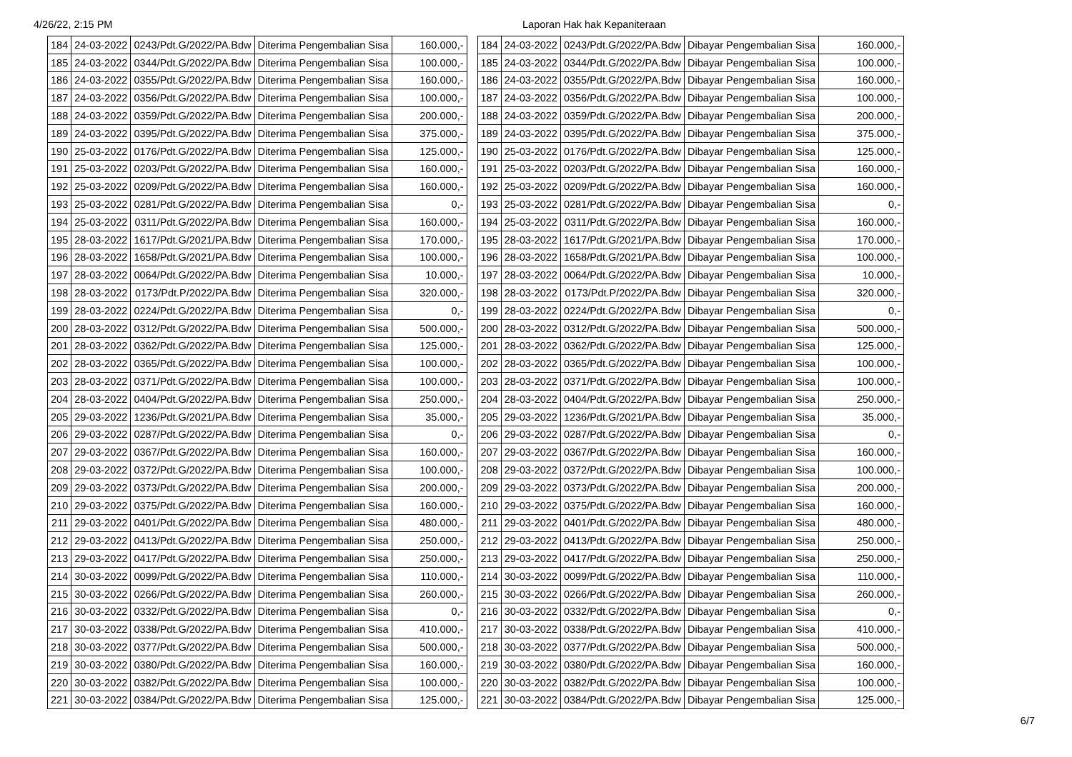4/26/22, 2:15 PM Laporan Hak hak Kepaniteraan
| 184 | 24-03-2022 | 0243/Pdt.G/2022/PA.Bdw | Diterima Pengembalian Sisa | 160.000,- |
| 185 | 24-03-2022 | 0344/Pdt.G/2022/PA.Bdw | Diterima Pengembalian Sisa | 100.000,- |
| 186 | 24-03-2022 | 0355/Pdt.G/2022/PA.Bdw | Diterima Pengembalian Sisa | 160.000,- |
| 187 | 24-03-2022 | 0356/Pdt.G/2022/PA.Bdw | Diterima Pengembalian Sisa | 100.000,- |
| 188 | 24-03-2022 | 0359/Pdt.G/2022/PA.Bdw | Diterima Pengembalian Sisa | 200.000,- |
| 189 | 24-03-2022 | 0395/Pdt.G/2022/PA.Bdw | Diterima Pengembalian Sisa | 375.000,- |
| 190 | 25-03-2022 | 0176/Pdt.G/2022/PA.Bdw | Diterima Pengembalian Sisa | 125.000,- |
| 191 | 25-03-2022 | 0203/Pdt.G/2022/PA.Bdw | Diterima Pengembalian Sisa | 160.000,- |
| 192 | 25-03-2022 | 0209/Pdt.G/2022/PA.Bdw | Diterima Pengembalian Sisa | 160.000,- |
| 193 | 25-03-2022 | 0281/Pdt.G/2022/PA.Bdw | Diterima Pengembalian Sisa | 0,- |
| 194 | 25-03-2022 | 0311/Pdt.G/2022/PA.Bdw | Diterima Pengembalian Sisa | 160.000,- |
| 195 | 28-03-2022 | 1617/Pdt.G/2021/PA.Bdw | Diterima Pengembalian Sisa | 170.000,- |
| 196 | 28-03-2022 | 1658/Pdt.G/2021/PA.Bdw | Diterima Pengembalian Sisa | 100.000,- |
| 197 | 28-03-2022 | 0064/Pdt.G/2022/PA.Bdw | Diterima Pengembalian Sisa | 10.000,- |
| 198 | 28-03-2022 | 0173/Pdt.P/2022/PA.Bdw | Diterima Pengembalian Sisa | 320.000,- |
| 199 | 28-03-2022 | 0224/Pdt.G/2022/PA.Bdw | Diterima Pengembalian Sisa | 0,- |
| 200 | 28-03-2022 | 0312/Pdt.G/2022/PA.Bdw | Diterima Pengembalian Sisa | 500.000,- |
| 201 | 28-03-2022 | 0362/Pdt.G/2022/PA.Bdw | Diterima Pengembalian Sisa | 125.000,- |
| 202 | 28-03-2022 | 0365/Pdt.G/2022/PA.Bdw | Diterima Pengembalian Sisa | 100.000,- |
| 203 | 28-03-2022 | 0371/Pdt.G/2022/PA.Bdw | Diterima Pengembalian Sisa | 100.000,- |
| 204 | 28-03-2022 | 0404/Pdt.G/2022/PA.Bdw | Diterima Pengembalian Sisa | 250.000,- |
| 205 | 29-03-2022 | 1236/Pdt.G/2021/PA.Bdw | Diterima Pengembalian Sisa | 35.000,- |
| 206 | 29-03-2022 | 0287/Pdt.G/2022/PA.Bdw | Diterima Pengembalian Sisa | 0,- |
| 207 | 29-03-2022 | 0367/Pdt.G/2022/PA.Bdw | Diterima Pengembalian Sisa | 160.000,- |
| 208 | 29-03-2022 | 0372/Pdt.G/2022/PA.Bdw | Diterima Pengembalian Sisa | 100.000,- |
| 209 | 29-03-2022 | 0373/Pdt.G/2022/PA.Bdw | Diterima Pengembalian Sisa | 200.000,- |
| 210 | 29-03-2022 | 0375/Pdt.G/2022/PA.Bdw | Diterima Pengembalian Sisa | 160.000,- |
| 211 | 29-03-2022 | 0401/Pdt.G/2022/PA.Bdw | Diterima Pengembalian Sisa | 480.000,- |
| 212 | 29-03-2022 | 0413/Pdt.G/2022/PA.Bdw | Diterima Pengembalian Sisa | 250.000,- |
| 213 | 29-03-2022 | 0417/Pdt.G/2022/PA.Bdw | Diterima Pengembalian Sisa | 250.000,- |
| 214 | 30-03-2022 | 0099/Pdt.G/2022/PA.Bdw | Diterima Pengembalian Sisa | 110.000,- |
| 215 | 30-03-2022 | 0266/Pdt.G/2022/PA.Bdw | Diterima Pengembalian Sisa | 260.000,- |
| 216 | 30-03-2022 | 0332/Pdt.G/2022/PA.Bdw | Diterima Pengembalian Sisa | 0,- |
| 217 | 30-03-2022 | 0338/Pdt.G/2022/PA.Bdw | Diterima Pengembalian Sisa | 410.000,- |
| 218 | 30-03-2022 | 0377/Pdt.G/2022/PA.Bdw | Diterima Pengembalian Sisa | 500.000,- |
| 219 | 30-03-2022 | 0380/Pdt.G/2022/PA.Bdw | Diterima Pengembalian Sisa | 160.000,- |
| 220 | 30-03-2022 | 0382/Pdt.G/2022/PA.Bdw | Diterima Pengembalian Sisa | 100.000,- |
| 221 | 30-03-2022 | 0384/Pdt.G/2022/PA.Bdw | Diterima Pengembalian Sisa | 125.000,- |
| 184 | 24-03-2022 | 0243/Pdt.G/2022/PA.Bdw | Dibayar Pengembalian Sisa | 160.000,- |
| 185 | 24-03-2022 | 0344/Pdt.G/2022/PA.Bdw | Dibayar Pengembalian Sisa | 100.000,- |
| 186 | 24-03-2022 | 0355/Pdt.G/2022/PA.Bdw | Dibayar Pengembalian Sisa | 160.000,- |
| 187 | 24-03-2022 | 0356/Pdt.G/2022/PA.Bdw | Dibayar Pengembalian Sisa | 100.000,- |
| 188 | 24-03-2022 | 0359/Pdt.G/2022/PA.Bdw | Dibayar Pengembalian Sisa | 200.000,- |
| 189 | 24-03-2022 | 0395/Pdt.G/2022/PA.Bdw | Dibayar Pengembalian Sisa | 375.000,- |
| 190 | 25-03-2022 | 0176/Pdt.G/2022/PA.Bdw | Dibayar Pengembalian Sisa | 125.000,- |
| 191 | 25-03-2022 | 0203/Pdt.G/2022/PA.Bdw | Dibayar Pengembalian Sisa | 160.000,- |
| 192 | 25-03-2022 | 0209/Pdt.G/2022/PA.Bdw | Dibayar Pengembalian Sisa | 160.000,- |
| 193 | 25-03-2022 | 0281/Pdt.G/2022/PA.Bdw | Dibayar Pengembalian Sisa | 0,- |
| 194 | 25-03-2022 | 0311/Pdt.G/2022/PA.Bdw | Dibayar Pengembalian Sisa | 160.000,- |
| 195 | 28-03-2022 | 1617/Pdt.G/2021/PA.Bdw | Dibayar Pengembalian Sisa | 170.000,- |
| 196 | 28-03-2022 | 1658/Pdt.G/2021/PA.Bdw | Dibayar Pengembalian Sisa | 100.000,- |
| 197 | 28-03-2022 | 0064/Pdt.G/2022/PA.Bdw | Dibayar Pengembalian Sisa | 10.000,- |
| 198 | 28-03-2022 | 0173/Pdt.P/2022/PA.Bdw | Dibayar Pengembalian Sisa | 320.000,- |
| 199 | 28-03-2022 | 0224/Pdt.G/2022/PA.Bdw | Dibayar Pengembalian Sisa | 0,- |
| 200 | 28-03-2022 | 0312/Pdt.G/2022/PA.Bdw | Dibayar Pengembalian Sisa | 500.000,- |
| 201 | 28-03-2022 | 0362/Pdt.G/2022/PA.Bdw | Dibayar Pengembalian Sisa | 125.000,- |
| 202 | 28-03-2022 | 0365/Pdt.G/2022/PA.Bdw | Dibayar Pengembalian Sisa | 100.000,- |
| 203 | 28-03-2022 | 0371/Pdt.G/2022/PA.Bdw | Dibayar Pengembalian Sisa | 100.000,- |
| 204 | 28-03-2022 | 0404/Pdt.G/2022/PA.Bdw | Dibayar Pengembalian Sisa | 250.000,- |
| 205 | 29-03-2022 | 1236/Pdt.G/2021/PA.Bdw | Dibayar Pengembalian Sisa | 35.000,- |
| 206 | 29-03-2022 | 0287/Pdt.G/2022/PA.Bdw | Dibayar Pengembalian Sisa | 0,- |
| 207 | 29-03-2022 | 0367/Pdt.G/2022/PA.Bdw | Dibayar Pengembalian Sisa | 160.000,- |
| 208 | 29-03-2022 | 0372/Pdt.G/2022/PA.Bdw | Dibayar Pengembalian Sisa | 100.000,- |
| 209 | 29-03-2022 | 0373/Pdt.G/2022/PA.Bdw | Dibayar Pengembalian Sisa | 200.000,- |
| 210 | 29-03-2022 | 0375/Pdt.G/2022/PA.Bdw | Dibayar Pengembalian Sisa | 160.000,- |
| 211 | 29-03-2022 | 0401/Pdt.G/2022/PA.Bdw | Dibayar Pengembalian Sisa | 480.000,- |
| 212 | 29-03-2022 | 0413/Pdt.G/2022/PA.Bdw | Dibayar Pengembalian Sisa | 250.000,- |
| 213 | 29-03-2022 | 0417/Pdt.G/2022/PA.Bdw | Dibayar Pengembalian Sisa | 250.000,- |
| 214 | 30-03-2022 | 0099/Pdt.G/2022/PA.Bdw | Dibayar Pengembalian Sisa | 110.000,- |
| 215 | 30-03-2022 | 0266/Pdt.G/2022/PA.Bdw | Dibayar Pengembalian Sisa | 260.000,- |
| 216 | 30-03-2022 | 0332/Pdt.G/2022/PA.Bdw | Dibayar Pengembalian Sisa | 0,- |
| 217 | 30-03-2022 | 0338/Pdt.G/2022/PA.Bdw | Dibayar Pengembalian Sisa | 410.000,- |
| 218 | 30-03-2022 | 0377/Pdt.G/2022/PA.Bdw | Dibayar Pengembalian Sisa | 500.000,- |
| 219 | 30-03-2022 | 0380/Pdt.G/2022/PA.Bdw | Dibayar Pengembalian Sisa | 160.000,- |
| 220 | 30-03-2022 | 0382/Pdt.G/2022/PA.Bdw | Dibayar Pengembalian Sisa | 100.000,- |
| 221 | 30-03-2022 | 0384/Pdt.G/2022/PA.Bdw | Dibayar Pengembalian Sisa | 125.000,- |
6/7